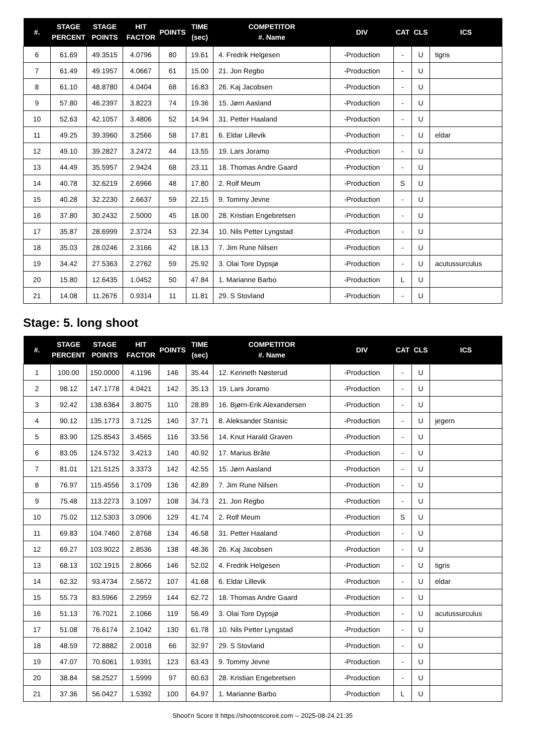| #. | STAGE PERCENT | STAGE POINTS | HIT FACTOR | POINTS | TIME (sec) | COMPETITOR #. Name | DIV | CAT | CLS | ICS |
| --- | --- | --- | --- | --- | --- | --- | --- | --- | --- | --- |
| 6 | 61.69 | 49.3515 | 4.0796 | 80 | 19.61 | 4. Fredrik Helgesen | -Production | - | U | tigris |
| 7 | 61.49 | 49.1957 | 4.0667 | 61 | 15.00 | 21. Jon Regbo | -Production | - | U | |
| 8 | 61.10 | 48.8780 | 4.0404 | 68 | 16.83 | 26. Kaj Jacobsen | -Production | - | U | |
| 9 | 57.80 | 46.2397 | 3.8223 | 74 | 19.36 | 15. Jørn Aasland | -Production | - | U | |
| 10 | 52.63 | 42.1057 | 3.4806 | 52 | 14.94 | 31. Petter Haaland | -Production | - | U | |
| 11 | 49.25 | 39.3960 | 3.2566 | 58 | 17.81 | 6. Eldar Lillevik | -Production | - | U | eldar |
| 12 | 49.10 | 39.2827 | 3.2472 | 44 | 13.55 | 19. Lars Joramo | -Production | - | U | |
| 13 | 44.49 | 35.5957 | 2.9424 | 68 | 23.11 | 18. Thomas Andre Gaard | -Production | - | U | |
| 14 | 40.78 | 32.6219 | 2.6966 | 48 | 17.80 | 2. Rolf Meum | -Production | S | U | |
| 15 | 40.28 | 32.2230 | 2.6637 | 59 | 22.15 | 9. Tommy Jevne | -Production | - | U | |
| 16 | 37.80 | 30.2432 | 2.5000 | 45 | 18.00 | 28. Kristian Engebretsen | -Production | - | U | |
| 17 | 35.87 | 28.6999 | 2.3724 | 53 | 22.34 | 10. Nils Petter Lyngstad | -Production | - | U | |
| 18 | 35.03 | 28.0246 | 2.3166 | 42 | 18.13 | 7. Jim Rune Nilsen | -Production | - | U | |
| 19 | 34.42 | 27.5363 | 2.2762 | 59 | 25.92 | 3. Olai Tore Dypsjø | -Production | - | U | acutussurculus |
| 20 | 15.80 | 12.6435 | 1.0452 | 50 | 47.84 | 1. Marianne Barbo | -Production | L | U | |
| 21 | 14.08 | 11.2676 | 0.9314 | 11 | 11.81 | 29. S Stovland | -Production | - | U | |
Stage: 5. long shoot
| #. | STAGE PERCENT | STAGE POINTS | HIT FACTOR | POINTS | TIME (sec) | COMPETITOR #. Name | DIV | CAT | CLS | ICS |
| --- | --- | --- | --- | --- | --- | --- | --- | --- | --- | --- |
| 1 | 100.00 | 150.0000 | 4.1196 | 146 | 35.44 | 12. Kenneth Nøsterud | -Production | - | U | |
| 2 | 98.12 | 147.1778 | 4.0421 | 142 | 35.13 | 19. Lars Joramo | -Production | - | U | |
| 3 | 92.42 | 138.6364 | 3.8075 | 110 | 28.89 | 16. Bjørn-Erik Alexandersen | -Production | - | U | |
| 4 | 90.12 | 135.1773 | 3.7125 | 140 | 37.71 | 8. Aleksander Stanisic | -Production | - | U | jegern |
| 5 | 83.90 | 125.8543 | 3.4565 | 116 | 33.56 | 14. Knut Harald Graven | -Production | - | U | |
| 6 | 83.05 | 124.5732 | 3.4213 | 140 | 40.92 | 17. Marius Bråte | -Production | - | U | |
| 7 | 81.01 | 121.5125 | 3.3373 | 142 | 42.55 | 15. Jørn Aasland | -Production | - | U | |
| 8 | 76.97 | 115.4556 | 3.1709 | 136 | 42.89 | 7. Jim Rune Nilsen | -Production | - | U | |
| 9 | 75.48 | 113.2273 | 3.1097 | 108 | 34.73 | 21. Jon Regbo | -Production | - | U | |
| 10 | 75.02 | 112.5303 | 3.0906 | 129 | 41.74 | 2. Rolf Meum | -Production | S | U | |
| 11 | 69.83 | 104.7460 | 2.8768 | 134 | 46.58 | 31. Petter Haaland | -Production | - | U | |
| 12 | 69.27 | 103.9022 | 2.8536 | 138 | 48.36 | 26. Kaj Jacobsen | -Production | - | U | |
| 13 | 68.13 | 102.1915 | 2.8066 | 146 | 52.02 | 4. Fredrik Helgesen | -Production | - | U | tigris |
| 14 | 62.32 | 93.4734 | 2.5672 | 107 | 41.68 | 6. Eldar Lillevik | -Production | - | U | eldar |
| 15 | 55.73 | 83.5966 | 2.2959 | 144 | 62.72 | 18. Thomas Andre Gaard | -Production | - | U | |
| 16 | 51.13 | 76.7021 | 2.1066 | 119 | 56.49 | 3. Olai Tore Dypsjø | -Production | - | U | acutussurculus |
| 17 | 51.08 | 76.6174 | 2.1042 | 130 | 61.78 | 10. Nils Petter Lyngstad | -Production | - | U | |
| 18 | 48.59 | 72.8882 | 2.0018 | 66 | 32.97 | 29. S Stovland | -Production | - | U | |
| 19 | 47.07 | 70.6061 | 1.9391 | 123 | 63.43 | 9. Tommy Jevne | -Production | - | U | |
| 20 | 38.84 | 58.2527 | 1.5999 | 97 | 60.63 | 28. Kristian Engebretsen | -Production | - | U | |
| 21 | 37.36 | 56.0427 | 1.5392 | 100 | 64.97 | 1. Marianne Barbo | -Production | L | U | |
Shoot'n Score It https://shootnscoreit.com -- 2025-08-24 21:35